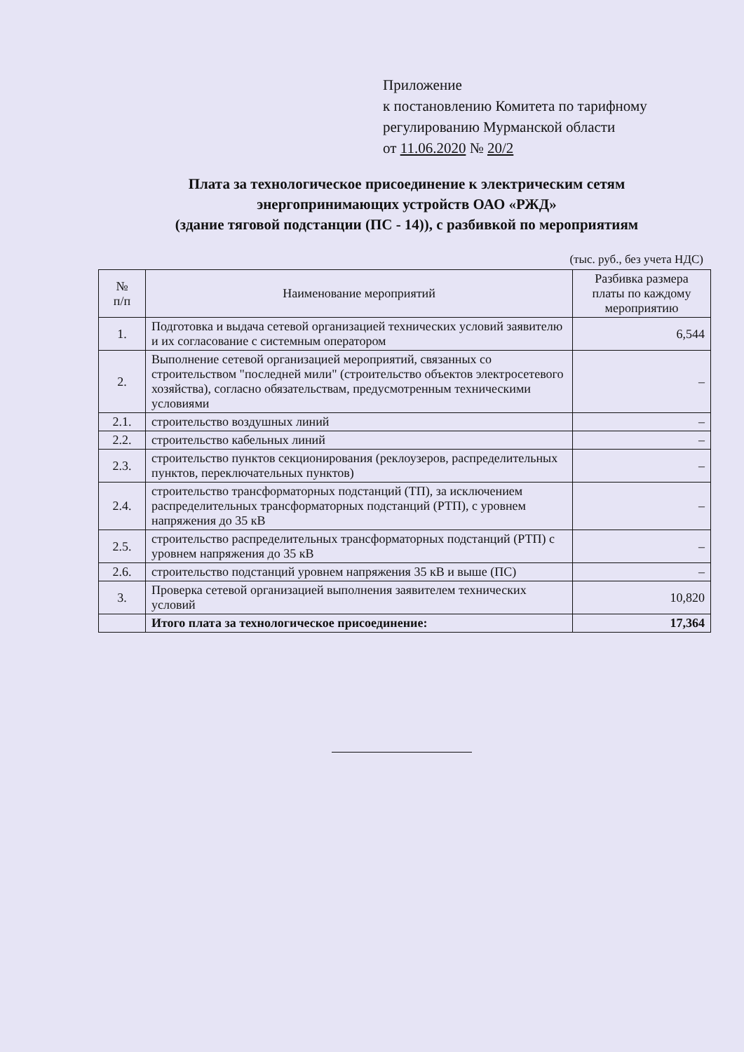Приложение
к постановлению Комитета по тарифному
регулированию Мурманской области
от 11.06.2020 № 20/2
Плата за технологическое присоединение к электрическим сетям
энергопринимающих устройств ОАО «РЖД»
(здание тяговой подстанции (ПС - 14)), с разбивкой по мероприятиям
(тыс. руб., без учета НДС)
| № п/п | Наименование мероприятий | Разбивка размера платы по каждому мероприятию |
| --- | --- | --- |
| 1. | Подготовка и выдача сетевой организацией технических условий заявителю и их согласование с системным оператором | 6,544 |
| 2. | Выполнение сетевой организацией мероприятий, связанных со строительством "последней мили" (строительство объектов электросетевого хозяйства), согласно обязательствам, предусмотренным техническими условиями | – |
| 2.1. | строительство воздушных линий | – |
| 2.2. | строительство кабельных линий | – |
| 2.3. | строительство пунктов секционирования (реклоузеров, распределительных пунктов, переключательных пунктов) | – |
| 2.4. | строительство трансформаторных подстанций (ТП), за исключением распределительных трансформаторных подстанций (РТП), с уровнем напряжения до 35 кВ | – |
| 2.5. | строительство распределительных трансформаторных подстанций (РТП) с уровнем напряжения до 35 кВ | – |
| 2.6. | строительство подстанций уровнем напряжения 35 кВ и выше (ПС) | – |
| 3. | Проверка сетевой организацией выполнения заявителем технических условий | 10,820 |
| | Итого плата за технологическое присоединение: | 17,364 |